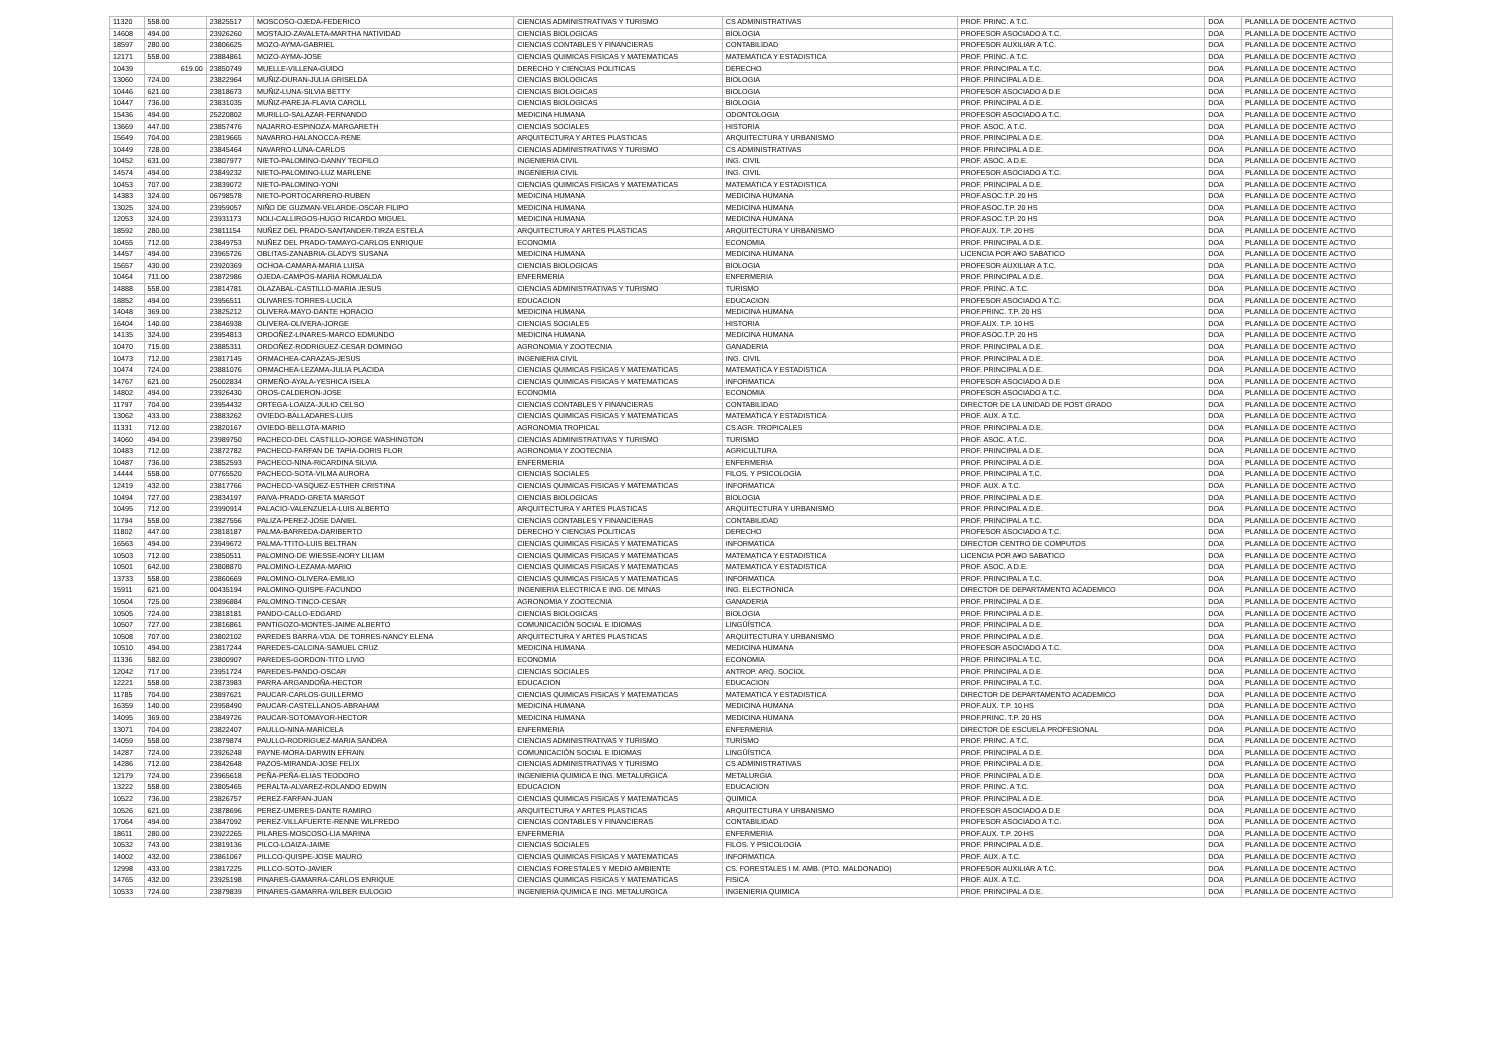| 11320 | 558.00 | 23825517 | MOSCOSO-OJEDA-FEDERICO | CIENCIAS ADMINISTRATIVAS Y TURISMO | CS ADMINISTRATIVAS | PROF. PRINC. A T.C. | DOA | PLANILLA DE DOCENTE ACTIVO |
| 14608 | 494.00 | 23926260 | MOSTAJO-ZAVALETA-MARTHA NATIVIDAD | CIENCIAS BIOLOGICAS | BIOLOGIA | PROFESOR ASOCIADO A T.C. | DOA | PLANILLA DE DOCENTE ACTIVO |
| 18597 | 280.00 | 23806625 | MOZO-AYMA-GABRIEL | CIENCIAS CONTABLES Y FINANCIERAS | CONTABILIDAD | PROFESOR AUXILIAR A T.C. | DOA | PLANILLA DE DOCENTE ACTIVO |
| 12171 | 558.00 | 23884861 | MOZO-AYMA-JOSE | CIENCIAS QUIMICAS FISICAS Y MATEMATICAS | MATEMATICA Y ESTADISTICA | PROF. PRINC. A T.C. | DOA | PLANILLA DE DOCENTE ACTIVO |
| 10439 | 619.00 | 23850749 | MUELLE-VILLENA-GUIDO | DERECHO Y CIENCIAS POLITICAS | DERECHO | PROF. PRINCIPAL A T.C. | DOA | PLANILLA DE DOCENTE ACTIVO |
| 13060 | 724.00 | 23822964 | MUÑIZ-DURAN-JULIA GRISELDA | CIENCIAS BIOLOGICAS | BIOLOGIA | PROF. PRINCIPAL A D.E. | DOA | PLANILLA DE DOCENTE ACTIVO |
| 10446 | 621.00 | 23818673 | MUÑIZ-LUNA-SILVIA BETTY | CIENCIAS BIOLOGICAS | BIOLOGIA | PROFESOR ASOCIADO A D.E | DOA | PLANILLA DE DOCENTE ACTIVO |
| 10447 | 736.00 | 23831035 | MUÑIZ-PAREJA-FLAVIA CAROLL | CIENCIAS BIOLOGICAS | BIOLOGIA | PROF. PRINCIPAL A D.E. | DOA | PLANILLA DE DOCENTE ACTIVO |
| 15436 | 494.00 | 25220802 | MURILLO-SALAZAR-FERNANDO | MEDICINA HUMANA | ODONTOLOGIA | PROFESOR ASOCIADO A T.C. | DOA | PLANILLA DE DOCENTE ACTIVO |
| 13669 | 447.00 | 23857476 | NAJARRO-ESPINOZA-MARGARETH | CIENCIAS SOCIALES | HISTORIA | PROF. ASOC. A T.C. | DOA | PLANILLA DE DOCENTE ACTIVO |
| 15649 | 704.00 | 23819665 | NAVARRO-HALANOCCA-RENE | ARQUITECTURA Y ARTES PLASTICAS | ARQUITECTURA Y URBANISMO | PROF. PRINCIPAL A D.E. | DOA | PLANILLA DE DOCENTE ACTIVO |
| 10449 | 728.00 | 23845464 | NAVARRO-LUNA-CARLOS | CIENCIAS ADMINISTRATIVAS Y TURISMO | CS ADMINISTRATIVAS | PROF. PRINCIPAL A D.E. | DOA | PLANILLA DE DOCENTE ACTIVO |
| 10452 | 631.00 | 23807977 | NIETO-PALOMINO-DANNY TEOFILO | INGENIERIA CIVIL | ING. CIVIL | PROF. ASOC. A D.E. | DOA | PLANILLA DE DOCENTE ACTIVO |
| 14574 | 494.00 | 23849232 | NIETO-PALOMINO-LUZ MARLENE | INGENIERIA CIVIL | ING. CIVIL | PROFESOR ASOCIADO A T.C. | DOA | PLANILLA DE DOCENTE ACTIVO |
| 10453 | 707.00 | 23839072 | NIETO-PALOMINO-YONI | CIENCIAS QUIMICAS FISICAS Y MATEMATICAS | MATEMATICA Y ESTADISTICA | PROF. PRINCIPAL A D.E. | DOA | PLANILLA DE DOCENTE ACTIVO |
| 14383 | 324.00 | 06798578 | NIETO-PORTOCARRERO-RUBEN | MEDICINA HUMANA | MEDICINA HUMANA | PROF.ASOC.T.P. 20 HS | DOA | PLANILLA DE DOCENTE ACTIVO |
| 13025 | 324.00 | 23959057 | NIÑO DE GUZMAN-VELARDE-OSCAR FILIPO | MEDICINA HUMANA | MEDICINA HUMANA | PROF.ASOC.T.P. 20 HS | DOA | PLANILLA DE DOCENTE ACTIVO |
| 12053 | 324.00 | 23931173 | NOLI-CALLIRGOS-HUGO RICARDO MIGUEL | MEDICINA HUMANA | MEDICINA HUMANA | PROF.ASOC.T.P. 20 HS | DOA | PLANILLA DE DOCENTE ACTIVO |
| 18592 | 280.00 | 23811154 | NUÑEZ DEL PRADO-SANTANDER-TIRZA ESTELA | ARQUITECTURA Y ARTES PLASTICAS | ARQUITECTURA Y URBANISMO | PROF.AUX. T.P. 20 HS | DOA | PLANILLA DE DOCENTE ACTIVO |
| 10455 | 712.00 | 23849753 | NUÑEZ DEL PRADO-TAMAYO-CARLOS ENRIQUE | ECONOMIA | ECONOMIA | PROF. PRINCIPAL A D.E. | DOA | PLANILLA DE DOCENTE ACTIVO |
| 14457 | 494.00 | 23965726 | OBLITAS-ZANABRIA-GLADYS SUSANA | MEDICINA HUMANA | MEDICINA HUMANA | LICENCIA POR A¥O SABATICO | DOA | PLANILLA DE DOCENTE ACTIVO |
| 15657 | 430.00 | 23920369 | OCHOA-CAMARA-MARIA LUISA | CIENCIAS BIOLOGICAS | BIOLOGIA | PROFESOR AUXILIAR A T.C. | DOA | PLANILLA DE DOCENTE ACTIVO |
| 10464 | 711.00 | 23872986 | OJEDA-CAMPOS-MARIA ROMUALDA | ENFERMERIA | ENFERMERIA | PROF. PRINCIPAL A D.E. | DOA | PLANILLA DE DOCENTE ACTIVO |
| 14888 | 558.00 | 23814781 | OLAZABAL-CASTILLO-MARIA JESUS | CIENCIAS ADMINISTRATIVAS Y TURISMO | TURISMO | PROF. PRINC. A T.C. | DOA | PLANILLA DE DOCENTE ACTIVO |
| 18852 | 494.00 | 23956511 | OLIVARES-TORRES-LUCILA | EDUCACION | EDUCACION | PROFESOR ASOCIADO A T.C. | DOA | PLANILLA DE DOCENTE ACTIVO |
| 14048 | 369.00 | 23825212 | OLIVERA-MAYO-DANTE HORACIO | MEDICINA HUMANA | MEDICINA HUMANA | PROF.PRINC. T.P. 20 HS | DOA | PLANILLA DE DOCENTE ACTIVO |
| 16404 | 140.00 | 23846938 | OLIVERA-OLIVERA-JORGE | CIENCIAS SOCIALES | HISTORIA | PROF.AUX. T.P. 10 HS | DOA | PLANILLA DE DOCENTE ACTIVO |
| 14135 | 324.00 | 23954813 | ORDOÑEZ-LINARES-MARCO EDMUNDO | MEDICINA HUMANA | MEDICINA HUMANA | PROF.ASOC.T.P. 20 HS | DOA | PLANILLA DE DOCENTE ACTIVO |
| 10470 | 715.00 | 23885311 | ORDOÑEZ-RODRIGUEZ-CESAR DOMINGO | AGRONOMIA Y ZOOTECNIA | GANADERIA | PROF. PRINCIPAL A D.E. | DOA | PLANILLA DE DOCENTE ACTIVO |
| 10473 | 712.00 | 23817145 | ORMACHEA-CARAZAS-JESUS | INGENIERIA CIVIL | ING. CIVIL | PROF. PRINCIPAL A D.E. | DOA | PLANILLA DE DOCENTE ACTIVO |
| 10474 | 724.00 | 23881076 | ORMACHEA-LEZAMA-JULIA PLACIDA | CIENCIAS QUIMICAS FISICAS Y MATEMATICAS | MATEMATICA Y ESTADISTICA | PROF. PRINCIPAL A D.E. | DOA | PLANILLA DE DOCENTE ACTIVO |
| 14767 | 621.00 | 25002834 | ORMEÑO-AYALA-YESHICA ISELA | CIENCIAS QUIMICAS FISICAS Y MATEMATICAS | INFORMATICA | PROFESOR ASOCIADO A D.E | DOA | PLANILLA DE DOCENTE ACTIVO |
| 14802 | 494.00 | 23926430 | OROS-CALDERON-JOSE | ECONOMIA | ECONOMIA | PROFESOR ASOCIADO A T.C. | DOA | PLANILLA DE DOCENTE ACTIVO |
| 11797 | 704.00 | 23954432 | ORTEGA-LOAIZA-JULIO CELSO | CIENCIAS CONTABLES Y FINANCIERAS | CONTABILIDAD | DIRECTOR DE LA UNIDAD DE POST GRADO | DOA | PLANILLA DE DOCENTE ACTIVO |
| 13062 | 433.00 | 23883262 | OVIEDO-BALLADARES-LUIS | CIENCIAS QUIMICAS FISICAS Y MATEMATICAS | MATEMATICA Y ESTADISTICA | PROF. AUX. A T.C. | DOA | PLANILLA DE DOCENTE ACTIVO |
| 11331 | 712.00 | 23820167 | OVIEDO-BELLOTA-MARIO | AGRONOMIA TROPICAL | CS AGR. TROPICALES | PROF. PRINCIPAL A D.E. | DOA | PLANILLA DE DOCENTE ACTIVO |
| 14060 | 494.00 | 23989750 | PACHECO-DEL CASTILLO-JORGE WASHINGTON | CIENCIAS ADMINISTRATIVAS Y TURISMO | TURISMO | PROF. ASOC. A T.C. | DOA | PLANILLA DE DOCENTE ACTIVO |
| 10483 | 712.00 | 23872782 | PACHECO-FARFAN DE TAPIA-DORIS FLOR | AGRONOMIA Y ZOOTECNIA | AGRICULTURA | PROF. PRINCIPAL A D.E. | DOA | PLANILLA DE DOCENTE ACTIVO |
| 10487 | 736.00 | 23852593 | PACHECO-NINA-RICARDINA SILVIA | ENFERMERIA | ENFERMERIA | PROF. PRINCIPAL A D.E. | DOA | PLANILLA DE DOCENTE ACTIVO |
| 14444 | 558.00 | 07765520 | PACHECO-SOTA-VILMA AURORA | CIENCIAS SOCIALES | FILOS. Y PSICOLOGIA | PROF. PRINCIPAL A T.C. | DOA | PLANILLA DE DOCENTE ACTIVO |
| 12419 | 432.00 | 23817766 | PACHECO-VASQUEZ-ESTHER CRISTINA | CIENCIAS QUIMICAS FISICAS Y MATEMATICAS | INFORMATICA | PROF. AUX. A T.C. | DOA | PLANILLA DE DOCENTE ACTIVO |
| 10494 | 727.00 | 23834197 | PAIVA-PRADO-GRETA MARGOT | CIENCIAS BIOLOGICAS | BIOLOGIA | PROF. PRINCIPAL A D.E. | DOA | PLANILLA DE DOCENTE ACTIVO |
| 10495 | 712.00 | 23990914 | PALACIO-VALENZUELA-LUIS ALBERTO | ARQUITECTURA Y ARTES PLASTICAS | ARQUITECTURA Y URBANISMO | PROF. PRINCIPAL A D.E. | DOA | PLANILLA DE DOCENTE ACTIVO |
| 11794 | 558.00 | 23827556 | PALIZA-PEREZ-JOSE DANIEL | CIENCIAS CONTABLES Y FINANCIERAS | CONTABILIDAD | PROF. PRINCIPAL A T.C. | DOA | PLANILLA DE DOCENTE ACTIVO |
| 11802 | 447.00 | 23818187 | PALMA-BARREDA-DARIBERTO | DERECHO Y CIENCIAS POLITICAS | DERECHO | PROFESOR ASOCIADO A T.C. | DOA | PLANILLA DE DOCENTE ACTIVO |
| 16563 | 494.00 | 23949672 | PALMA-TTITO-LUIS BELTRAN | CIENCIAS QUIMICAS FISICAS Y MATEMATICAS | INFORMATICA | DIRECTOR CENTRO DE COMPUTOS | DOA | PLANILLA DE DOCENTE ACTIVO |
| 10503 | 712.00 | 23850511 | PALOMINO-DE WIESSE-NORY LILIAM | CIENCIAS QUIMICAS FISICAS Y MATEMATICAS | MATEMATICA Y ESTADISTICA | LICENCIA POR A¥O SABATICO | DOA | PLANILLA DE DOCENTE ACTIVO |
| 10501 | 642.00 | 23808870 | PALOMINO-LEZAMA-MARIO | CIENCIAS QUIMICAS FISICAS Y MATEMATICAS | MATEMATICA Y ESTADISTICA | PROF. ASOC. A D.E. | DOA | PLANILLA DE DOCENTE ACTIVO |
| 13733 | 558.00 | 23860669 | PALOMINO-OLIVERA-EMILIO | CIENCIAS QUIMICAS FISICAS Y MATEMATICAS | INFORMATICA | PROF. PRINCIPAL A T.C. | DOA | PLANILLA DE DOCENTE ACTIVO |
| 15911 | 621.00 | 00435194 | PALOMINO-QUISPE-FACUNDO | INGENIERIA ELECTRICA E ING. DE MINAS | ING. ELECTRONICA | DIRECTOR DE DEPARTAMENTO ACADEMICO | DOA | PLANILLA DE DOCENTE ACTIVO |
| 10504 | 725.00 | 23896884 | PALOMINO-TINCO-CESAR | AGRONOMIA Y ZOOTECNIA | GANADERIA | PROF. PRINCIPAL A D.E. | DOA | PLANILLA DE DOCENTE ACTIVO |
| 10505 | 724.00 | 23818181 | PANDO-CALLO-EDGARD | CIENCIAS BIOLOGICAS | BIOLOGIA | PROF. PRINCIPAL A D.E. | DOA | PLANILLA DE DOCENTE ACTIVO |
| 10507 | 727.00 | 23816861 | PANTIGOZO-MONTES-JAIME ALBERTO | COMUNICACIÓN SOCIAL E IDIOMAS | LINGÜÍSTICA | PROF. PRINCIPAL A D.E. | DOA | PLANILLA DE DOCENTE ACTIVO |
| 10508 | 707.00 | 23802102 | PAREDES BARRA-VDA. DE TORRES-NANCY ELENA | ARQUITECTURA Y ARTES PLASTICAS | ARQUITECTURA Y URBANISMO | PROF. PRINCIPAL A D.E. | DOA | PLANILLA DE DOCENTE ACTIVO |
| 10510 | 494.00 | 23817244 | PAREDES-CALCINA-SAMUEL CRUZ | MEDICINA HUMANA | MEDICINA HUMANA | PROFESOR ASOCIADO A T.C. | DOA | PLANILLA DE DOCENTE ACTIVO |
| 11336 | 582.00 | 23800907 | PAREDES-GORDON-TITO LIVIO | ECONOMIA | ECONOMIA | PROF. PRINCIPAL A T.C. | DOA | PLANILLA DE DOCENTE ACTIVO |
| 12042 | 717.00 | 23951724 | PAREDES-PANDO-OSCAR | CIENCIAS SOCIALES | ANTROP. ARQ. SOCIOL | PROF. PRINCIPAL A D.E. | DOA | PLANILLA DE DOCENTE ACTIVO |
| 12221 | 558.00 | 23873983 | PARRA-ARGANDOÑA-HECTOR | EDUCACION | EDUCACION | PROF. PRINCIPAL A T.C. | DOA | PLANILLA DE DOCENTE ACTIVO |
| 11785 | 704.00 | 23897621 | PAUCAR-CARLOS-GUILLERMO | CIENCIAS QUIMICAS FISICAS Y MATEMATICAS | MATEMATICA Y ESTADISTICA | DIRECTOR DE DEPARTAMENTO ACADEMICO | DOA | PLANILLA DE DOCENTE ACTIVO |
| 16359 | 140.00 | 23958490 | PAUCAR-CASTELLANOS-ABRAHAM | MEDICINA HUMANA | MEDICINA HUMANA | PROF.AUX. T.P. 10 HS | DOA | PLANILLA DE DOCENTE ACTIVO |
| 14095 | 369.00 | 23849726 | PAUCAR-SOTOMAYOR-HECTOR | MEDICINA HUMANA | MEDICINA HUMANA | PROF.PRINC. T.P. 20 HS | DOA | PLANILLA DE DOCENTE ACTIVO |
| 13071 | 704.00 | 23822407 | PAULLO-NINA-MARICELA | ENFERMERIA | ENFERMERIA | DIRECTOR DE ESCUELA PROFESIONAL | DOA | PLANILLA DE DOCENTE ACTIVO |
| 14059 | 558.00 | 23879874 | PAULLO-RODRIGUEZ-MARIA SANDRA | CIENCIAS ADMINISTRATIVAS Y TURISMO | TURISMO | PROF. PRINC. A T.C. | DOA | PLANILLA DE DOCENTE ACTIVO |
| 14287 | 724.00 | 23926248 | PAYNE-MORA-DARWIN EFRAIN | COMUNICACIÓN SOCIAL E IDIOMAS | LINGÜÍSTICA | PROF. PRINCIPAL A D.E. | DOA | PLANILLA DE DOCENTE ACTIVO |
| 14286 | 712.00 | 23842648 | PAZOS-MIRANDA-JOSE FELIX | CIENCIAS ADMINISTRATIVAS Y TURISMO | CS ADMINISTRATIVAS | PROF. PRINCIPAL A D.E. | DOA | PLANILLA DE DOCENTE ACTIVO |
| 12179 | 724.00 | 23965618 | PEÑA-PEÑA-ELIAS TEODORO | INGENIERIA QUIMICA E ING. METALURGICA | METALURGIA | PROF. PRINCIPAL A D.E. | DOA | PLANILLA DE DOCENTE ACTIVO |
| 13222 | 558.00 | 23805465 | PERALTA-ALVAREZ-ROLANDO EDWIN | EDUCACION | EDUCACION | PROF. PRINC. A T.C. | DOA | PLANILLA DE DOCENTE ACTIVO |
| 10522 | 736.00 | 23826757 | PEREZ-FARFAN-JUAN | CIENCIAS QUIMICAS FISICAS Y MATEMATICAS | QUIMICA | PROF. PRINCIPAL A D.E. | DOA | PLANILLA DE DOCENTE ACTIVO |
| 10526 | 621.00 | 23878696 | PEREZ-UMERES-DANTE RAMIRO | ARQUITECTURA Y ARTES PLASTICAS | ARQUITECTURA Y URBANISMO | PROFESOR ASOCIADO A D.E | DOA | PLANILLA DE DOCENTE ACTIVO |
| 17064 | 494.00 | 23847092 | PEREZ-VILLAFUERTE-RENNE WILFREDO | CIENCIAS CONTABLES Y FINANCIERAS | CONTABILIDAD | PROFESOR ASOCIADO A T.C. | DOA | PLANILLA DE DOCENTE ACTIVO |
| 18611 | 280.00 | 23922265 | PILARES-MOSCOSO-LIA MARINA | ENFERMERIA | ENFERMERIA | PROF.AUX. T.P. 20 HS | DOA | PLANILLA DE DOCENTE ACTIVO |
| 10532 | 743.00 | 23819136 | PILCO-LOAIZA-JAIME | CIENCIAS SOCIALES | FILOS. Y PSICOLOGIA | PROF. PRINCIPAL A D.E. | DOA | PLANILLA DE DOCENTE ACTIVO |
| 14002 | 432.00 | 23861067 | PILLCO-QUISPE-JOSE MAURO | CIENCIAS QUIMICAS FISICAS Y MATEMATICAS | INFORMATICA | PROF. AUX. A T.C. | DOA | PLANILLA DE DOCENTE ACTIVO |
| 12998 | 433.00 | 23817225 | PILLCO-SOTO-JAVIER | CIENCIAS FORESTALES Y MEDIO AMBIENTE | CS. FORESTALES I M. AMB. (PTO. MALDONADO) | PROFESOR AUXILIAR A T.C. | DOA | PLANILLA DE DOCENTE ACTIVO |
| 14765 | 432.00 | 23925198 | PINARES-GAMARRA-CARLOS ENRIQUE | CIENCIAS QUIMICAS FISICAS Y MATEMATICAS | FISICA | PROF. AUX. A T.C. | DOA | PLANILLA DE DOCENTE ACTIVO |
| 10533 | 724.00 | 23879839 | PINARES-GAMARRA-WILBER EULOGIO | INGENIERIA QUIMICA E ING. METALURGICA | INGENIERIA QUIMICA | PROF. PRINCIPAL A D.E. | DOA | PLANILLA DE DOCENTE ACTIVO |